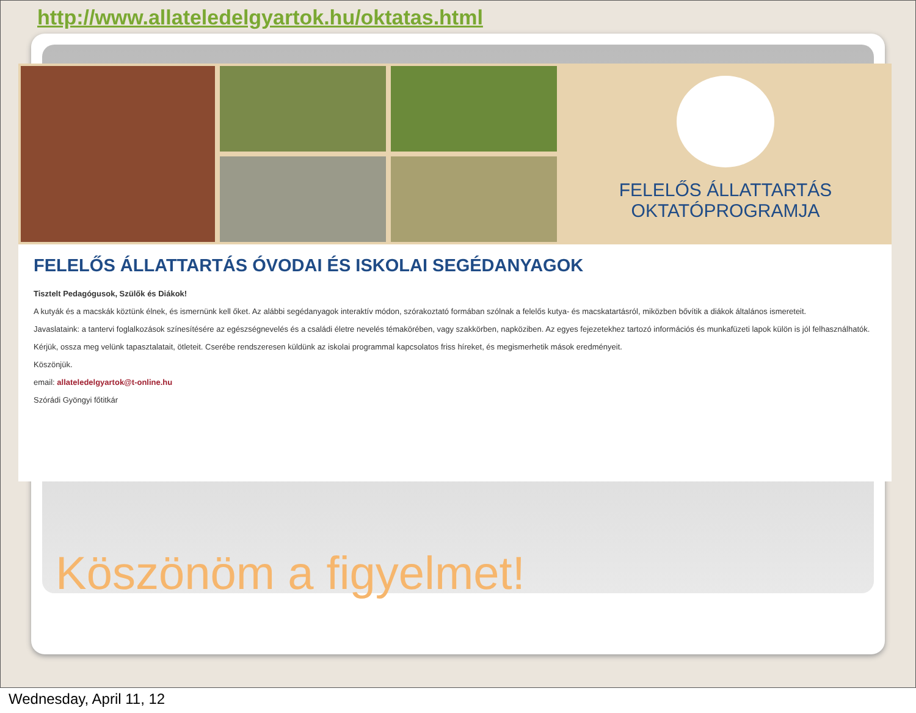http://www.allateledelgyartok.hu/oktatas.html
FELELŐS ÁLLATTARTÁS
OKTATÓPROGRAMJA
FELELŐS ÁLLATTARTÁS ÓVODAI ÉS ISKOLAI SEGÉDANYAGOK
Tisztelt Pedagógusok, Szülők és Diákok!
A kutyák és a macskák köztünk élnek, és ismernünk kell őket. Az alábbi segédanyagok interaktív módon, szórakoztató formában szólnak a felelős kutya- és macskatartásról, miközben bővítik a diákok általános ismereteit.
Javaslataink: a tantervi foglalkozások színesítésére az egészségnevelés és a családi életre nevelés témakörében, vagy szakkörben, napköziben. Az egyes fejezetekhez tartozó információs és munkafüzeti lapok külön is jól felhasználhatók.
Kérjük, ossza meg velünk tapasztalatait, ötleteit. Cserébe rendszeresen küldünk az iskolai programmal kapcsolatos friss híreket, és megismerhetik mások eredményeit.
Köszönjük.
email: allateledelgyartok@t-online.hu
Szórádi Gyöngyi főtitkár
Köszönöm a figyelmet!
Wednesday, April 11, 12